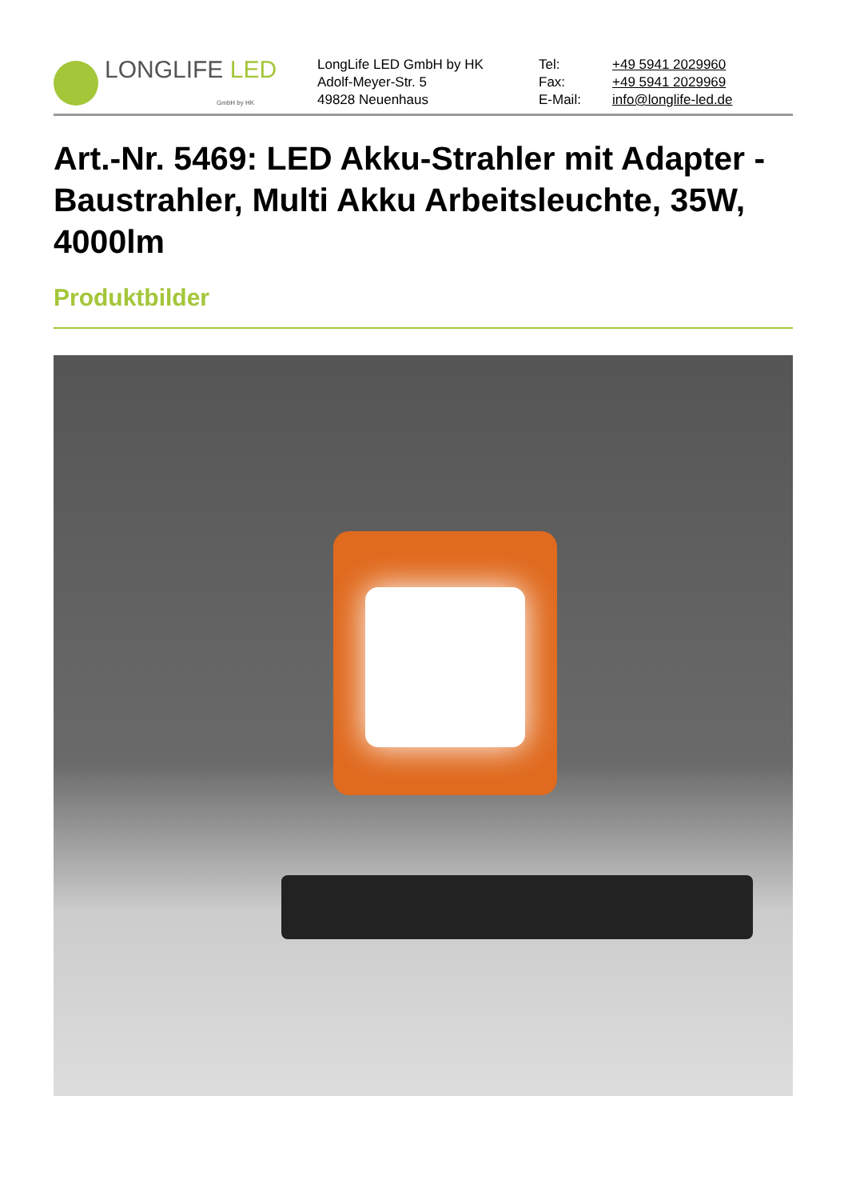LONGLIFE LED
GmbH by HK
LongLife LED GmbH by HK
Adolf-Meyer-Str. 5
49828 Neuenhaus
Tel:
Fax:
E-Mail:
+49 5941 2029960
+49 5941 2029969
info@longlife-led.de
Art.-Nr. 5469: LED Akku-Strahler mit Adapter - Baustrahler, Multi Akku Arbeitsleuchte, 35W, 4000lm
Produktbilder